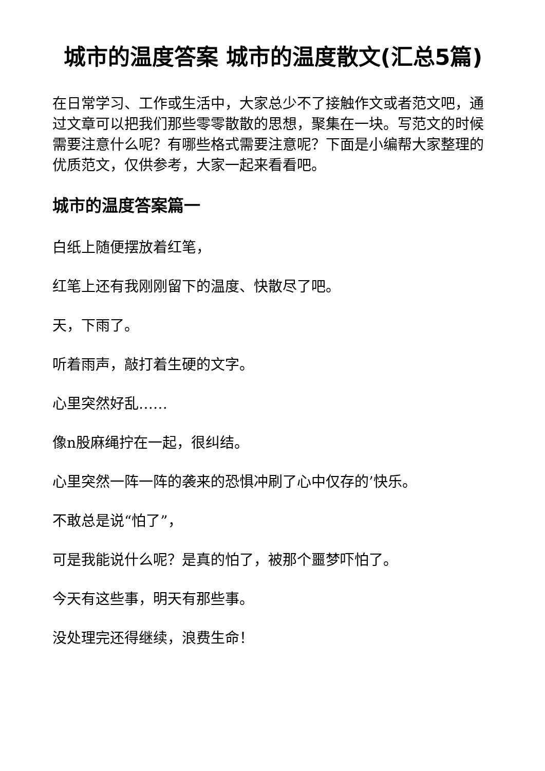城市的温度答案 城市的温度散文(汇总5篇)
在日常学习、工作或生活中，大家总少不了接触作文或者范文吧，通过文章可以把我们那些零零散散的思想，聚集在一块。写范文的时候需要注意什么呢？有哪些格式需要注意呢？下面是小编帮大家整理的优质范文，仅供参考，大家一起来看看吧。
城市的温度答案篇一
白纸上随便摆放着红笔，
红笔上还有我刚刚留下的温度、快散尽了吧。
天，下雨了。
听着雨声，敲打着生硬的文字。
心里突然好乱……
像n股麻绳拧在一起，很纠结。
心里突然一阵一阵的袭来的恐惧冲刷了心中仅存的’快乐。
不敢总是说“怕了”，
可是我能说什么呢？是真的怕了，被那个噩梦吓怕了。
今天有这些事，明天有那些事。
没处理完还得继续，浪费生命！